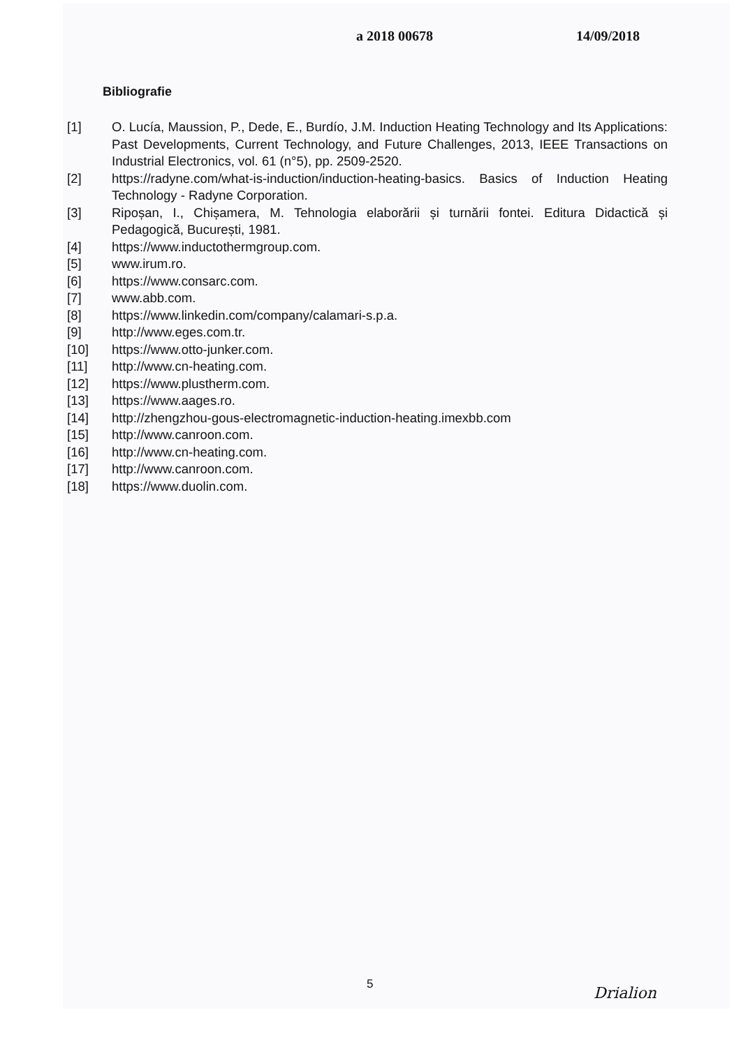a 2018 00678 14/09/2018
Bibliografie
[1] O. Lucía, Maussion, P., Dede, E., Burdío, J.M. Induction Heating Technology and Its Applications: Past Developments, Current Technology, and Future Challenges, 2013, IEEE Transactions on Industrial Electronics, vol. 61 (n°5), pp. 2509-2520.
[2] https://radyne.com/what-is-induction/induction-heating-basics. Basics of Induction Heating Technology - Radyne Corporation.
[3] Ripoșan, I., Chișamera, M. Tehnologia elaborării și turnării fontei. Editura Didactică și Pedagogică, București, 1981.
[4] https://www.inductothermgroup.com.
[5] www.irum.ro.
[6] https://www.consarc.com.
[7] www.abb.com.
[8] https://www.linkedin.com/company/calamari-s.p.a.
[9] http://www.eges.com.tr.
[10] https://www.otto-junker.com.
[11] http://www.cn-heating.com.
[12] https://www.plustherm.com.
[13] https://www.aages.ro.
[14] http://zhengzhou-gous-electromagnetic-induction-heating.imexbb.com
[15] http://www.canroon.com.
[16] http://www.cn-heating.com.
[17] http://www.canroon.com.
[18] https://www.duolin.com.
5 Drialion